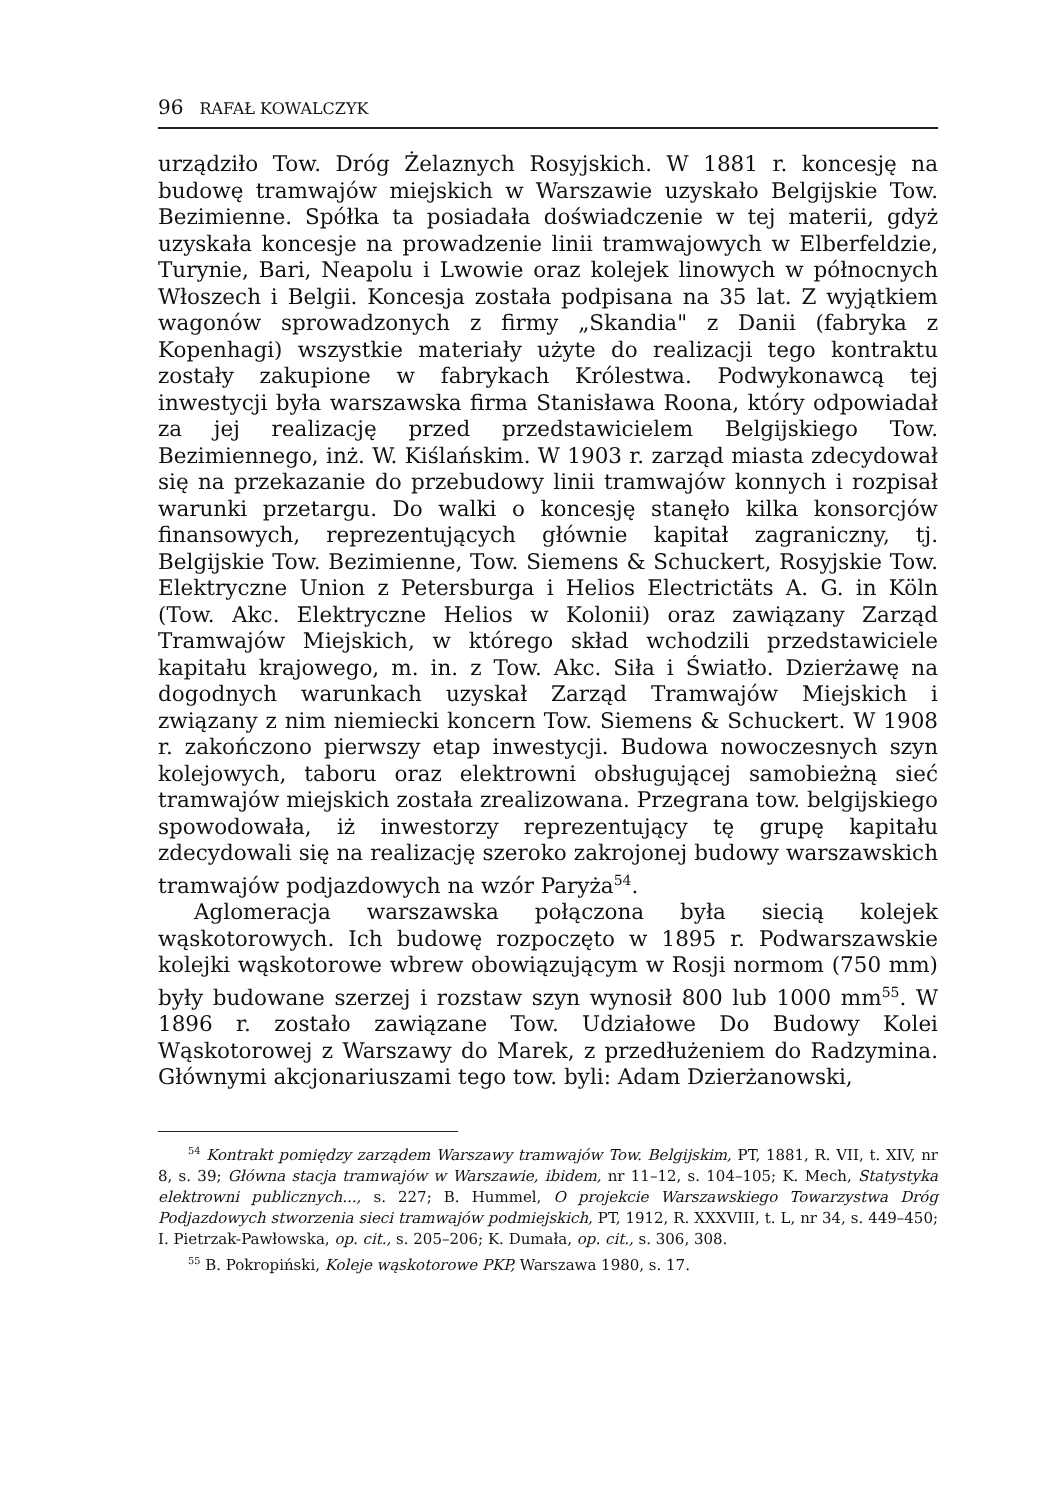96 RAFAŁ KOWALCZYK
urządziło Tow. Dróg Żelaznych Rosyjskich. W 1881 r. koncesję na budowę tramwajów miejskich w Warszawie uzyskało Belgijskie Tow. Bezimienne. Spółka ta posiadała doświadczenie w tej materii, gdyż uzyskała koncesje na prowadzenie linii tramwajowych w Elberfeldzie, Turynie, Bari, Neapolu i Lwowie oraz kolejek linowych w północnych Włoszech i Belgii. Koncesja została podpisana na 35 lat. Z wyjątkiem wagonów sprowadzonych z firmy „Skandia" z Danii (fabryka z Kopenhagi) wszystkie materiały użyte do realizacji tego kontraktu zostały zakupione w fabrykach Królestwa. Podwykonawcą tej inwestycji była warszawska firma Stanisława Roona, który odpowiadał za jej realizację przed przedstawicielem Belgijskiego Tow. Bezimiennego, inż. W. Kiślańskim. W 1903 r. zarząd miasta zdecydował się na przekazanie do przebudowy linii tramwajów konnych i rozpisał warunki przetargu. Do walki o koncesję stanęło kilka konsorcjów finansowych, reprezentujących głównie kapitał zagraniczny, tj. Belgijskie Tow. Bezimienne, Tow. Siemens & Schuckert, Rosyjskie Tow. Elektryczne Union z Petersburga i Helios Electrictäts A. G. in Köln (Tow. Akc. Elektryczne Helios w Kolonii) oraz zawiązany Zarząd Tramwajów Miejskich, w którego skład wchodzili przedstawiciele kapitału krajowego, m. in. z Tow. Akc. Siła i Światło. Dzierżawę na dogodnych warunkach uzyskał Zarząd Tramwajów Miejskich i związany z nim niemiecki koncern Tow. Siemens & Schuckert. W 1908 r. zakończono pierwszy etap inwestycji. Budowa nowoczesnych szyn kolejowych, taboru oraz elektrowni obsługującej samobieżną sieć tramwajów miejskich została zrealizowana. Przegrana tow. belgijskiego spowodowała, iż inwestorzy reprezentujący tę grupę kapitału zdecydowali się na realizację szeroko zakrojonej budowy warszawskich tramwajów podjazdowych na wzór Paryża<sup>54</sup>.
Aglomeracja warszawska połączona była siecią kolejek wąskotorowych. Ich budowę rozpoczęto w 1895 r. Podwarszawskie kolejki wąskotorowe wbrew obowiązującym w Rosji normom (750 mm) były budowane szerzej i rozstaw szyn wynosił 800 lub 1000 mm<sup>55</sup>. W 1896 r. zostało zawiązane Tow. Udziałowe Do Budowy Kolei Wąskotorowej z Warszawy do Marek, z przedłużeniem do Radzymina. Głównymi akcjonariuszami tego tow. byli: Adam Dzierżanowski,
<sup>54</sup> Kontrakt pomiędzy zarządem Warszawy tramwajów Tow. Belgijskim, PT, 1881, R. VII, t. XIV, nr 8, s. 39; Główna stacja tramwajów w Warszawie, ibidem, nr 11–12, s. 104–105; K. Mech, Statystyka elektrowni publicznych..., s. 227; B. Hummel, O projekcie Warszawskiego Towarzystwa Dróg Podjazdowych stworzenia sieci tramwajów podmiejskich, PT, 1912, R. XXXVIII, t. L, nr 34, s. 449–450; I. Pietrzak-Pawłowska, op. cit., s. 205–206; K. Dumała, op. cit., s. 306, 308.
<sup>55</sup> B. Pokropiński, Koleje wąskotorowe PKP, Warszawa 1980, s. 17.